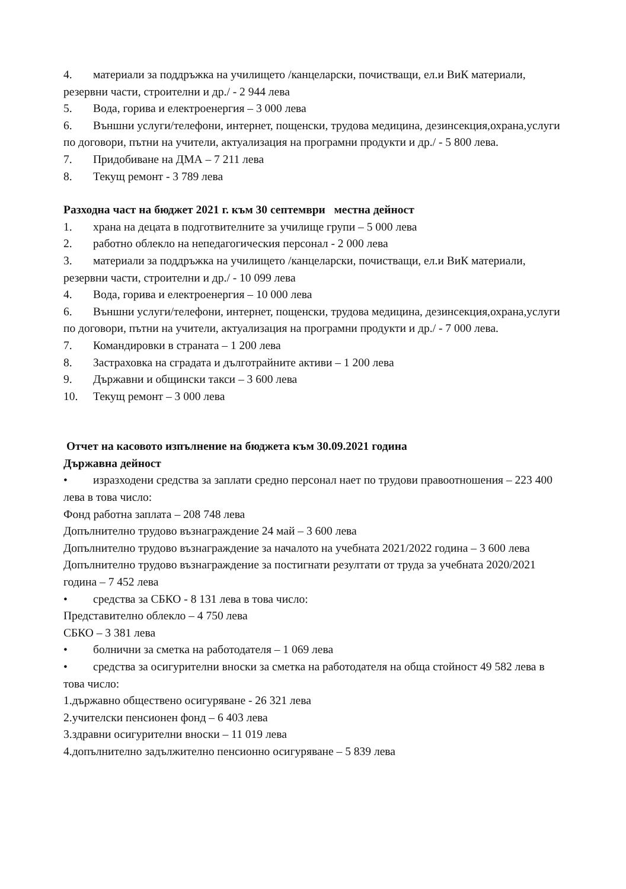4. материали за поддръжка на училището /канцеларски, почистващи, ел.и ВиК материали, резервни части, строителни и др./ - 2 944 лева
5. Вода, горива и електроенергия – 3 000 лева
6. Външни услуги/телефони, интернет, пощенски, трудова медицина, дезинсекция,охрана,услуги по договори, пътни на учители, актуализация на програмни продукти и др./ - 5 800 лева.
7. Придобиване на ДМА – 7 211 лева
8. Текущ ремонт - 3 789 лева
Разходна част на бюджет 2021 г. към 30 септември местна дейност
1. храна на децата в подготвителните за училище групи – 5 000 лева
2. работно облекло на непедагогическия персонал - 2 000 лева
3. материали за поддръжка на училището /канцеларски, почистващи, ел.и ВиК материали, резервни части, строителни и др./ - 10 099 лева
4. Вода, горива и електроенергия – 10 000 лева
6. Външни услуги/телефони, интернет, пощенски, трудова медицина, дезинсекция,охрана,услуги по договори, пътни на учители, актуализация на програмни продукти и др./ - 7 000 лева.
7. Командировки в страната – 1 200 лева
8. Застраховка на сградата и дълготрайните активи – 1 200 лева
9. Държавни и общински такси – 3 600 лева
10. Текущ ремонт – 3 000 лева
Отчет на касовото изпълнение на бюджета към 30.09.2021 година
Държавна дейност
• изразходени средства за заплати средно персонал нает по трудови правоотношения – 223 400 лева в това число:
Фонд работна заплата – 208 748 лева
Допълнително трудово възнаграждение 24 май – 3 600 лева
Допълнително трудово възнаграждение за началото на учебната 2021/2022 година – 3 600 лева
Допълнително трудово възнаграждение за постигнати резултати от труда за учебната 2020/2021 година – 7 452 лева
• средства за СБКО - 8 131 лева в това число:
Представително облекло – 4 750 лева
СБКО – 3 381 лева
• болнични за сметка на работодателя – 1 069 лева
• средства за осигурителни вноски за сметка на работодателя на обща стойност 49 582 лева в това число:
1.държавно обществено осигуряване - 26 321 лева
2.учителски пенсионен фонд – 6 403 лева
3.здравни осигурителни вноски – 11 019 лева
4.допълнително задължително пенсионно осигуряване – 5 839 лева